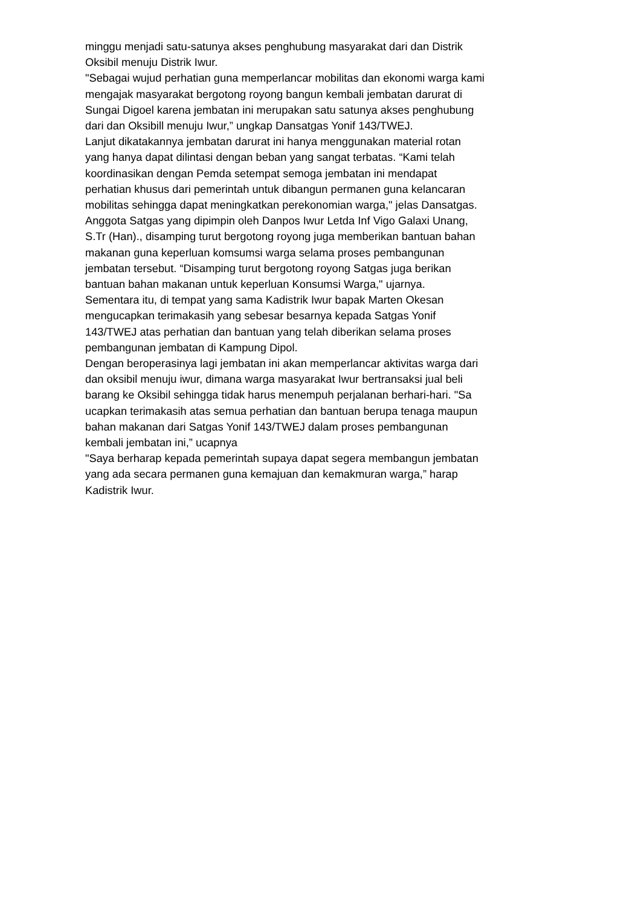minggu menjadi satu-satunya akses penghubung masyarakat dari dan Distrik
Oksibil menuju Distrik Iwur.
"Sebagai wujud perhatian guna memperlancar mobilitas dan ekonomi warga kami
mengajak masyarakat bergotong royong bangun kembali jembatan darurat di
Sungai Digoel karena jembatan ini merupakan satu satunya akses penghubung
dari dan Oksibill menuju Iwur,” ungkap Dansatgas Yonif 143/TWEJ.
Lanjut dikatakannya jembatan darurat ini hanya menggunakan material rotan
yang hanya dapat dilintasi dengan beban yang sangat terbatas. “Kami telah
koordinasikan dengan Pemda setempat semoga jembatan ini mendapat
perhatian khusus dari pemerintah untuk dibangun permanen guna kelancaran
mobilitas sehingga dapat meningkatkan perekonomian warga," jelas Dansatgas.
Anggota Satgas yang dipimpin oleh Danpos Iwur Letda Inf Vigo Galaxi Unang,
S.Tr (Han)., disamping turut bergotong royong juga memberikan bantuan bahan
makanan guna keperluan komsumsi warga selama proses pembangunan
jembatan tersebut. “Disamping turut bergotong royong Satgas juga berikan
bantuan bahan makanan untuk keperluan Konsumsi Warga," ujarnya.
Sementara itu, di tempat yang sama Kadistrik Iwur bapak Marten Okesan
mengucapkan terimakasih yang sebesar besarnya kepada Satgas Yonif
143/TWEJ atas perhatian dan bantuan yang telah diberikan selama proses
pembangunan jembatan di Kampung Dipol.
Dengan beroperasinya lagi jembatan ini akan memperlancar aktivitas warga dari
dan oksibil menuju iwur, dimana warga masyarakat Iwur bertransaksi jual beli
barang ke Oksibil sehingga tidak harus menempuh perjalanan berhari-hari. "Sa
ucapkan terimakasih atas semua perhatian dan bantuan berupa tenaga maupun
bahan makanan dari Satgas Yonif 143/TWEJ dalam proses pembangunan
kembali jembatan ini,” ucapnya
"Saya berharap kepada pemerintah supaya dapat segera membangun jembatan
yang ada secara permanen guna kemajuan dan kemakmuran warga,” harap
Kadistrik Iwur.